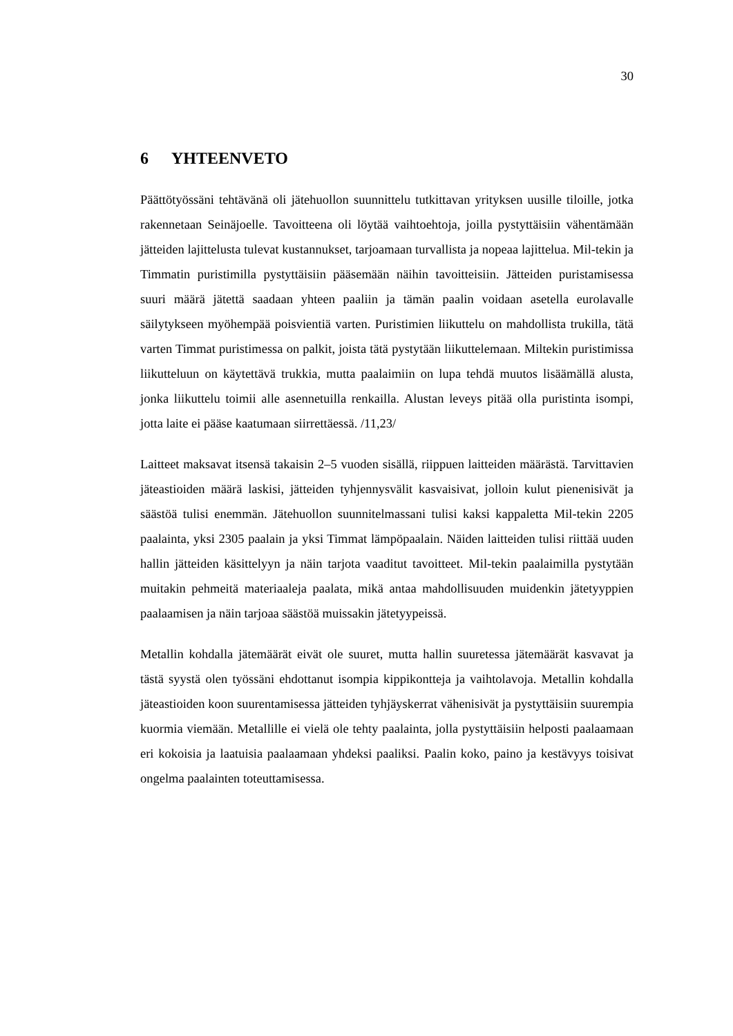30
6 YHTEENVETO
Päättötyössäni tehtävänä oli jätehuollon suunnittelu tutkittavan yrityksen uusille tiloille, jotka rakennetaan Seinäjoelle. Tavoitteena oli löytää vaihtoehtoja, joilla pystyttäisiin vähentämään jätteiden lajittelusta tulevat kustannukset, tarjoamaan turvallista ja nopeaa lajittelua. Mil-tekin ja Timmatin puristimilla pystyttäisiin pääsemään näihin tavoitteisiin. Jätteiden puristamisessa suuri määrä jätettä saadaan yhteen paaliin ja tämän paalin voidaan asetella eurolavalle säilytykseen myöhempää poisvientiä varten. Puristimien liikuttelu on mahdollista trukilla, tätä varten Timmat puristimessa on palkit, joista tätä pystytään liikuttelemaan. Miltekin puristimissa liikutteluun on käytettävä trukkia, mutta paalaimiin on lupa tehdä muutos lisäämällä alusta, jonka liikuttelu toimii alle asennetuilla renkailla. Alustan leveys pitää olla puristinta isompi, jotta laite ei pääse kaatumaan siirrettäessä. /11,23/
Laitteet maksavat itsensä takaisin 2–5 vuoden sisällä, riippuen laitteiden määrästä. Tarvittavien jäteastioiden määrä laskisi, jätteiden tyhjennysvälit kasvaisivat, jolloin kulut pienenisivät ja säästöä tulisi enemmän. Jätehuollon suunnitelmassani tulisi kaksi kappaletta Mil-tekin 2205 paalainta, yksi 2305 paalain ja yksi Timmat lämpöpaalain. Näiden laitteiden tulisi riittää uuden hallin jätteiden käsittelyyn ja näin tarjota vaaditut tavoitteet. Mil-tekin paalaimilla pystytään muitakin pehmeitä materiaaleja paalata, mikä antaa mahdollisuuden muidenkin jätetyyppien paalaamisen ja näin tarjoaa säästöä muissakin jätetyypeissä.
Metallin kohdalla jätemäärät eivät ole suuret, mutta hallin suuretessa jätemäärät kasvavat ja tästä syystä olen työssäni ehdottanut isompia kippikontteja ja vaihtolavoja. Metallin kohdalla jäteastioiden koon suurentamisessa jätteiden tyhjäyskerrat vähenisivät ja pystyttäisiin suurempia kuormia viemään. Metallille ei vielä ole tehty paalainta, jolla pystyttäisiin helposti paalaamaan eri kokoisia ja laatuisia paalaamaan yhdeksi paaliksi. Paalin koko, paino ja kestävyys toisivat ongelma paalainten toteuttamisessa.